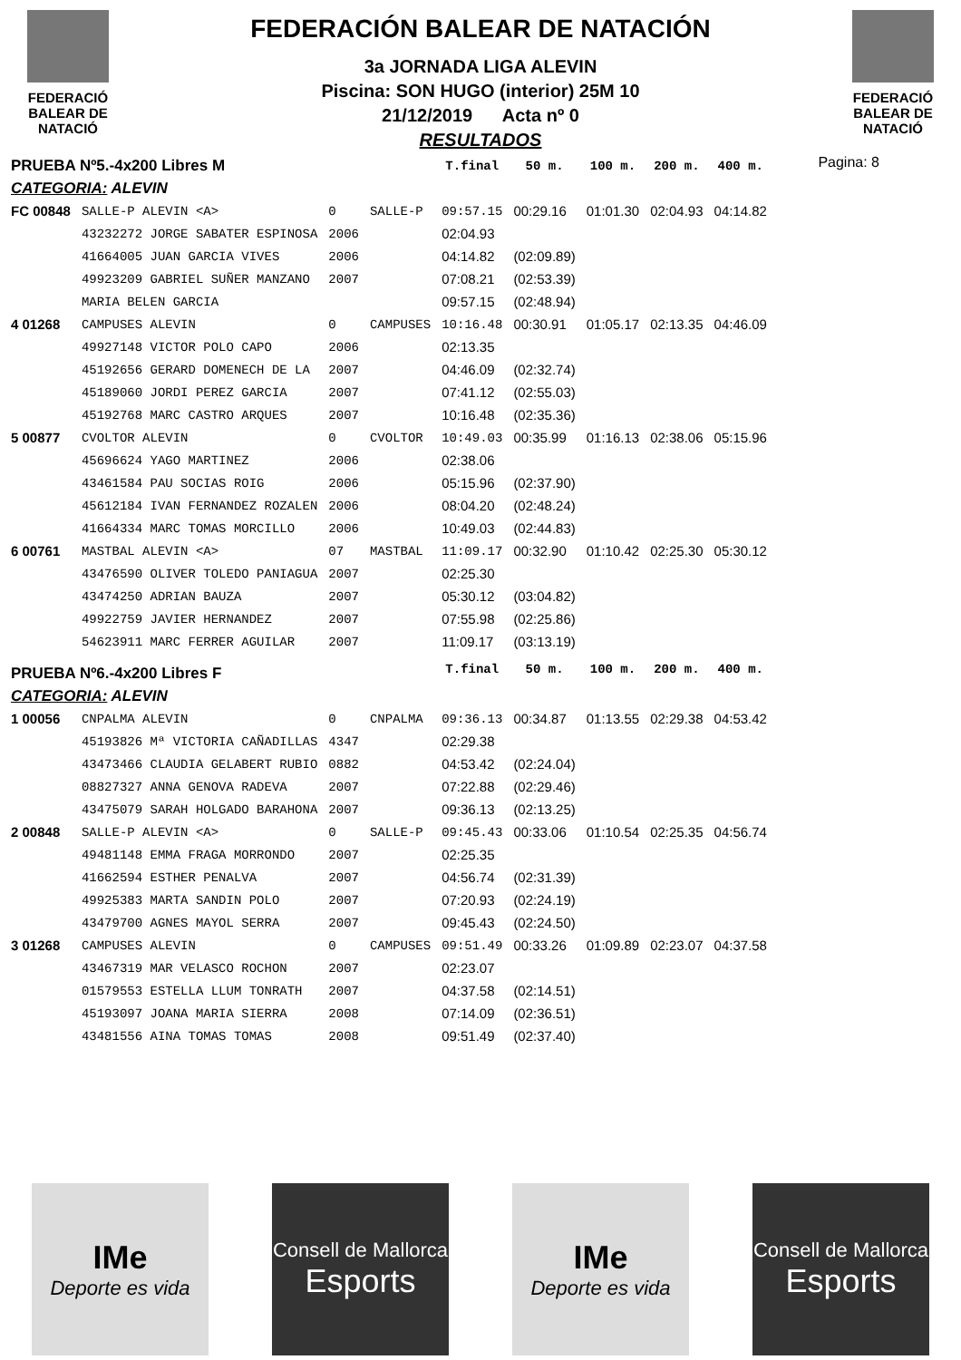FEDERACIÓ
BALEAR DE
NATACIÓ
FEDERACIÓN BALEAR DE NATACIÓN
3a JORNADA LIGA ALEVIN
Piscina: SON HUGO (interior) 25M 10
21/12/2019 Acta nº 0
RESULTADOS
FEDERACIÓ
BALEAR DE
NATACIÓ
Pagina: 8
| PRUEBA Nº5.-4x200 Libres M | | | | T.final | 50 m. | 100 m. | 200 m. | 400 m. |
| CATEGORIA: ALEVIN | | | | | | | | |
| FC 00848 | SALLE-P ALEVIN <A> | 0 | SALLE-P | 09:57.15 | 00:29.16 | 01:01.30 | 02:04.93 | 04:14.82 |
| | 43232272 JORGE SABATER ESPINOSA | 2006 | | 02:04.93 | | | | |
| | 41664005 JUAN GARCIA VIVES | 2006 | | 04:14.82 | (02:09.89) | | | |
| | 49923209 GABRIEL SUÑER MANZANO | 2007 | | 07:08.21 | (02:53.39) | | | |
| | MARIA BELEN GARCIA | | | 09:57.15 | (02:48.94) | | | |
| 4 01268 | CAMPUSES ALEVIN | 0 | CAMPUSES | 10:16.48 | 00:30.91 | 01:05.17 | 02:13.35 | 04:46.09 |
| | 49927148 VICTOR POLO CAPO | 2006 | | 02:13.35 | | | | |
| | 45192656 GERARD DOMENECH DE LA | 2007 | | 04:46.09 | (02:32.74) | | | |
| | 45189060 JORDI PEREZ GARCIA | 2007 | | 07:41.12 | (02:55.03) | | | |
| | 45192768 MARC CASTRO ARQUES | 2007 | | 10:16.48 | (02:35.36) | | | |
| 5 00877 | CVOLTOR ALEVIN | 0 | CVOLTOR | 10:49.03 | 00:35.99 | 01:16.13 | 02:38.06 | 05:15.96 |
| | 45696624 YAGO MARTINEZ | 2006 | | 02:38.06 | | | | |
| | 43461584 PAU SOCIAS ROIG | 2006 | | 05:15.96 | (02:37.90) | | | |
| | 45612184 IVAN FERNANDEZ ROZALEN | 2006 | | 08:04.20 | (02:48.24) | | | |
| | 41664334 MARC TOMAS MORCILLO | 2006 | | 10:49.03 | (02:44.83) | | | |
| 6 00761 | MASTBAL ALEVIN <A> | 07 | MASTBAL | 11:09.17 | 00:32.90 | 01:10.42 | 02:25.30 | 05:30.12 |
| | 43476590 OLIVER TOLEDO PANIAGUA | 2007 | | 02:25.30 | | | | |
| | 43474250 ADRIAN BAUZA | 2007 | | 05:30.12 | (03:04.82) | | | |
| | 49922759 JAVIER HERNANDEZ | 2007 | | 07:55.98 | (02:25.86) | | | |
| | 54623911 MARC FERRER AGUILAR | 2007 | | 11:09.17 | (03:13.19) | | | |
| PRUEBA Nº6.-4x200 Libres F | | | | T.final | 50 m. | 100 m. | 200 m. | 400 m. |
| CATEGORIA: ALEVIN | | | | | | | | |
| 1 00056 | CNPALMA ALEVIN | 0 | CNPALMA | 09:36.13 | 00:34.87 | 01:13.55 | 02:29.38 | 04:53.42 |
| | 45193826 Mª VICTORIA CAÑADILLAS | 4347 | | 02:29.38 | | | | |
| | 43473466 CLAUDIA GELABERT RUBIO | 0882 | | 04:53.42 | (02:24.04) | | | |
| | 08827327 ANNA GENOVA RADEVA | 2007 | | 07:22.88 | (02:29.46) | | | |
| | 43475079 SARAH HOLGADO BARAHONA | 2007 | | 09:36.13 | (02:13.25) | | | |
| 2 00848 | SALLE-P ALEVIN <A> | 0 | SALLE-P | 09:45.43 | 00:33.06 | 01:10.54 | 02:25.35 | 04:56.74 |
| | 49481148 EMMA FRAGA MORRONDO | 2007 | | 02:25.35 | | | | |
| | 41662594 ESTHER PENALVA | 2007 | | 04:56.74 | (02:31.39) | | | |
| | 49925383 MARTA SANDIN POLO | 2007 | | 07:20.93 | (02:24.19) | | | |
| | 43479700 AGNES MAYOL SERRA | 2007 | | 09:45.43 | (02:24.50) | | | |
| 3 01268 | CAMPUSES ALEVIN | 0 | CAMPUSES | 09:51.49 | 00:33.26 | 01:09.89 | 02:23.07 | 04:37.58 |
| | 43467319 MAR VELASCO ROCHON | 2007 | | 02:23.07 | | | | |
| | 01579553 ESTELLA LLUM TONRATH | 2007 | | 04:37.58 | (02:14.51) | | | |
| | 45193097 JOANA MARIA SIERRA | 2008 | | 07:14.09 | (02:36.51) | | | |
| | 43481556 AINA TOMAS TOMAS | 2008 | | 09:51.49 | (02:37.40) | | | |
IMe
Deporte es vida
Consell de Mallorca
Esports
IMe
Deporte es vida
Consell de Mallorca
Esports